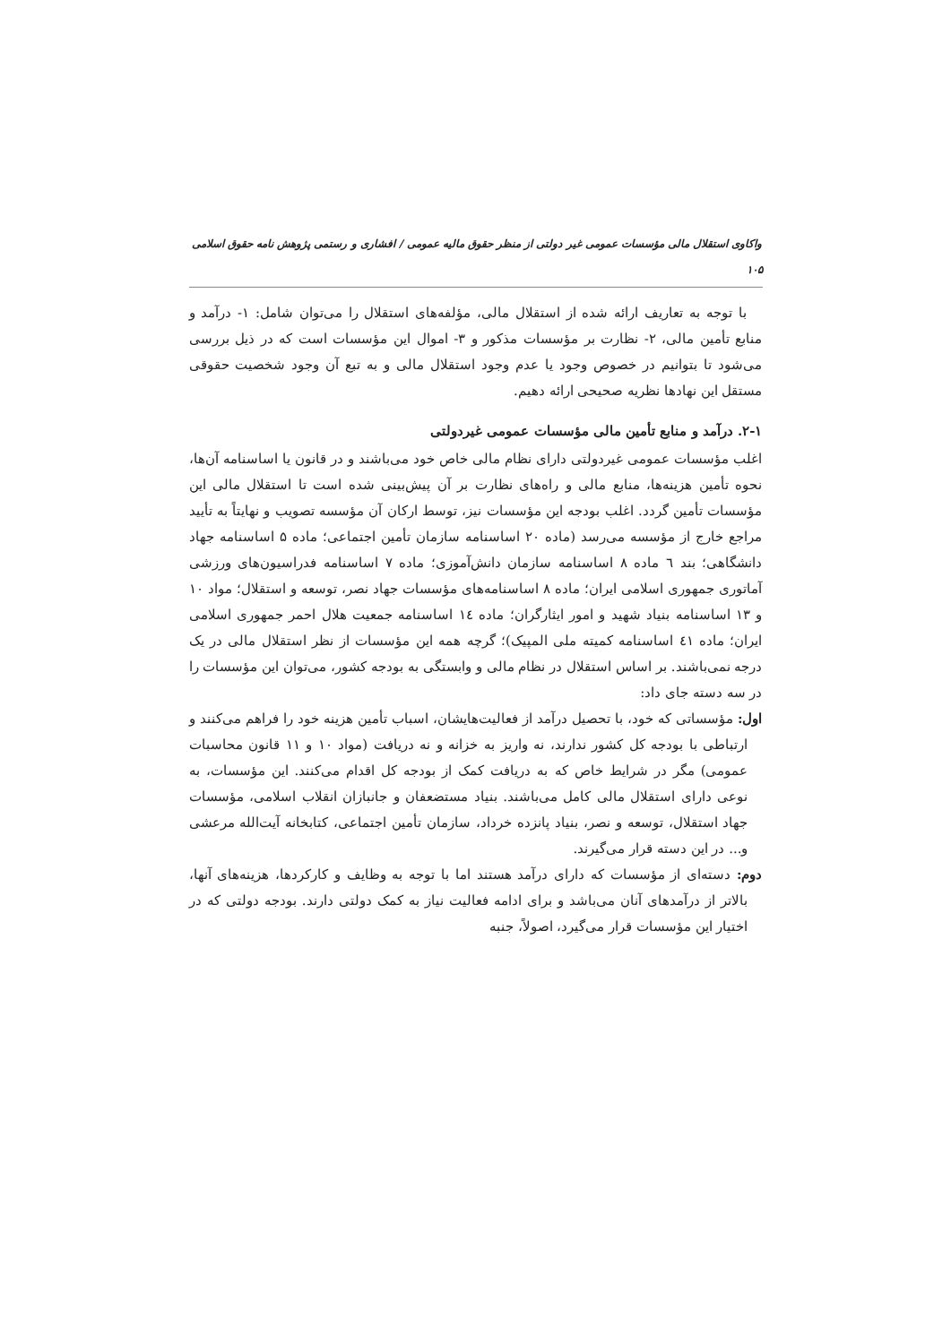واکاوی استقلال مالی مؤسسات عمومی غیر دولتی از منظر حقوق مالیه عمومی / افشاری و رستمی پژوهش نامه حقوق اسلامی ۱۰۵
با توجه به تعاریف ارائه شده از استقلال مالی، مؤلفه‌های استقلال را می‌توان شامل: ۱- درآمد و منابع تأمین مالی، ۲- نظارت بر مؤسسات مذکور و ۳- اموال این مؤسسات است که در ذیل بررسی می‌شود تا بتوانیم در خصوص وجود یا عدم وجود استقلال مالی و به تبع آن وجود شخصیت حقوقی مستقل این نهادها نظریه صحیحی ارائه دهیم.
۲-۱. درآمد و منابع تأمین مالی مؤسسات عمومی غیردولتی
اغلب مؤسسات عمومی غیردولتی دارای نظام مالی خاص خود می‌باشند و در قانون یا اساسنامه آن‌ها، نحوه تأمین هزینه‌ها، منابع مالی و راه‌های نظارت بر آن پیش‌بینی شده است تا استقلال مالی این مؤسسات تأمین گردد. اغلب بودجه این مؤسسات نیز، توسط ارکان آن مؤسسه تصویب و نهایتاً به تأیید مراجع خارج از مؤسسه می‌رسد (ماده ۲۰ اساسنامه سازمان تأمین اجتماعی؛ ماده ۵ اساسنامه جهاد دانشگاهی؛ بند ٦ ماده ۸ اساسنامه سازمان دانش‌آموزی؛ ماده ۷ اساسنامه فدراسیون‌های ورزشی آماتوری جمهوری اسلامی ایران؛ ماده ۸ اساسنامه‌های مؤسسات جهاد نصر، توسعه و استقلال؛ مواد ۱۰ و ۱۳ اساسنامه بنیاد شهید و امور ایثارگران؛ ماده ١٤ اساسنامه جمعیت هلال احمر جمهوری اسلامی ایران؛ ماده ٤١ اساسنامه کمیته ملی المپیک)؛ گرچه همه این مؤسسات از نظر استقلال مالی در یک درجه نمی‌باشند. بر اساس استقلال در نظام مالی و وابستگی به بودجه کشور، می‌توان این مؤسسات را در سه دسته جای داد:
اول: مؤسساتی که خود، با تحصیل درآمد از فعالیت‌هایشان، اسباب تأمین هزینه خود را فراهم می‌کنند و ارتباطی با بودجه کل کشور ندارند، نه واریز به خزانه و نه دریافت (مواد ۱۰ و ۱۱ قانون محاسبات عمومی) مگر در شرایط خاص که به دریافت کمک از بودجه کل اقدام می‌کنند. این مؤسسات، به نوعی دارای استقلال مالی کامل می‌باشند. بنیاد مستضعفان و جانبازان انقلاب اسلامی، مؤسسات جهاد استقلال، توسعه و نصر، بنیاد پانزده خرداد، سازمان تأمین اجتماعی، کتابخانه آیت‌الله مرعشی و... در این دسته قرار می‌گیرند.
دوم: دسته‌ای از مؤسسات که دارای درآمد هستند اما با توجه به وظایف و کارکردها، هزینه‌های آنها، بالاتر از درآمدهای آنان می‌باشد و برای ادامه فعالیت نیاز به کمک دولتی دارند. بودجه دولتی که در اختیار این مؤسسات قرار می‌گیرد، اصولاً، جنبه